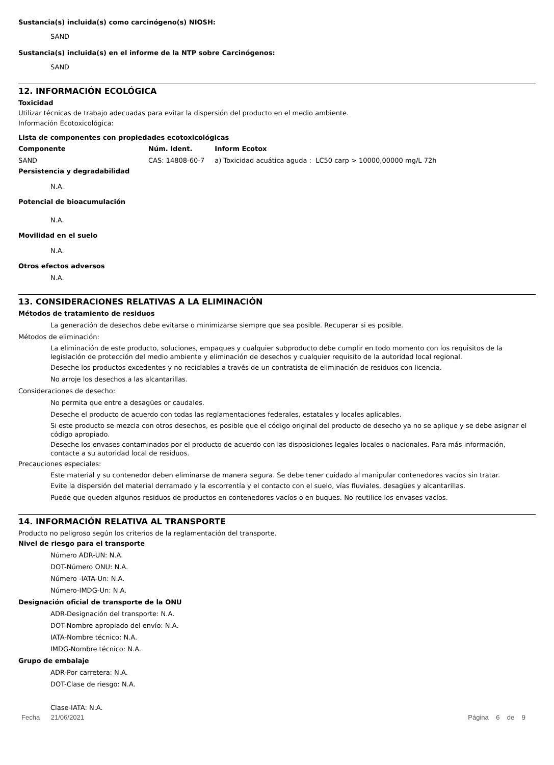Sustancia(s) incluida(s) como carcinógeno(s) NIOSH:
SAND
Sustancia(s) incluida(s) en el informe de la NTP sobre Carcinógenos:
SAND
12. INFORMACIÓN ECOLÓGICA
Toxicidad
Utilizar técnicas de trabajo adecuadas para evitar la dispersión del producto en el medio ambiente.
Información Ecotoxicológica:
Lista de componentes con propiedades ecotoxicológicas
| Componente | Núm. Ident. | Inform Ecotox |
| --- | --- | --- |
| SAND | CAS: 14808-60-7 | a) Toxicidad acuática aguda : LC50 carp > 10000,00000 mg/L 72h |
Persistencia y degradabilidad
N.A.
Potencial de bioacumulación
N.A.
Movilidad en el suelo
N.A.
Otros efectos adversos
N.A.
13. CONSIDERACIONES RELATIVAS A LA ELIMINACIÓN
Métodos de tratamiento de residuos
La generación de desechos debe evitarse o minimizarse siempre que sea posible. Recuperar si es posible.
Métodos de eliminación:
La eliminación de este producto, soluciones, empaques y cualquier subproducto debe cumplir en todo momento con los requisitos de la legislación de protección del medio ambiente y eliminación de desechos y cualquier requisito de la autoridad local regional.
Deseche los productos excedentes y no reciclables a través de un contratista de eliminación de residuos con licencia.
No arroje los desechos a las alcantarillas.
Consideraciones de desecho:
No permita que entre a desagües or caudales.
Deseche el producto de acuerdo con todas las reglamentaciones federales, estatales y locales aplicables.
Si este producto se mezcla con otros desechos, es posible que el código original del producto de desecho ya no se aplique y se debe asignar el código apropiado.
Deseche los envases contaminados por el producto de acuerdo con las disposiciones legales locales o nacionales. Para más información, contacte a su autoridad local de residuos.
Precauciones especiales:
Este material y su contenedor deben eliminarse de manera segura. Se debe tener cuidado al manipular contenedores vacíos sin tratar.
Evite la dispersión del material derramado y la escorrentía y el contacto con el suelo, vías fluviales, desagües y alcantarillas.
Puede que queden algunos residuos de productos en contenedores vacíos o en buques. No reutilice los envases vacíos.
14. INFORMACIÓN RELATIVA AL TRANSPORTE
Producto no peligroso según los criterios de la reglamentación del transporte.
Nivel de riesgo para el transporte
Número ADR-UN: N.A.
DOT-Número ONU: N.A.
Número -IATA-Un: N.A.
Número-IMDG-Un: N.A.
Designación oficial de transporte de la ONU
ADR-Designación del transporte: N.A.
DOT-Nombre apropiado del envío: N.A.
IATA-Nombre técnico: N.A.
IMDG-Nombre técnico: N.A.
Grupo de embalaje
ADR-Por carretera: N.A.
DOT-Clase de riesgo: N.A.
Clase-IATA: N.A.
Fecha 21/06/2021 Página 6 de 9